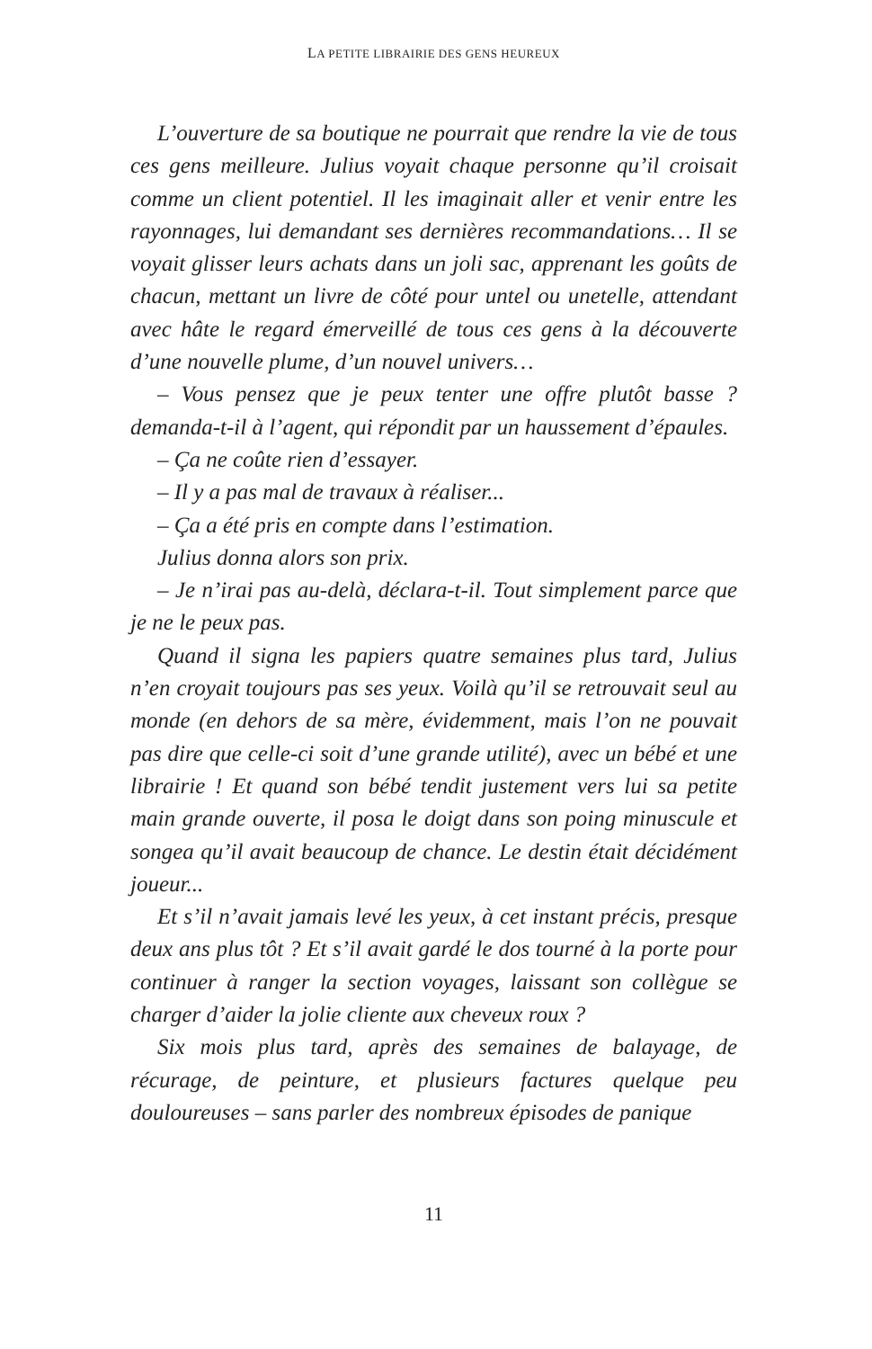LA PETITE LIBRAIRIE DES GENS HEUREUX
L’ouverture de sa boutique ne pourrait que rendre la vie de tous ces gens meilleure. Julius voyait chaque personne qu’il croisait comme un client potentiel. Il les imaginait aller et venir entre les rayonnages, lui demandant ses dernières recommandations… Il se voyait glisser leurs achats dans un joli sac, apprenant les goûts de chacun, mettant un livre de côté pour untel ou unetelle, attendant avec hâte le regard émerveillé de tous ces gens à la découverte d’une nouvelle plume, d’un nouvel univers…
– Vous pensez que je peux tenter une offre plutôt basse ? demanda-t-il à l’agent, qui répondit par un haussement d’épaules.
– Ça ne coûte rien d’essayer.
– Il y a pas mal de travaux à réaliser...
– Ça a été pris en compte dans l’estimation.
Julius donna alors son prix.
– Je n’irai pas au-delà, déclara-t-il. Tout simplement parce que je ne le peux pas.
Quand il signa les papiers quatre semaines plus tard, Julius n’en croyait toujours pas ses yeux. Voilà qu’il se retrouvait seul au monde (en dehors de sa mère, évidemment, mais l’on ne pouvait pas dire que celle-ci soit d’une grande utilité), avec un bébé et une librairie ! Et quand son bébé tendit justement vers lui sa petite main grande ouverte, il posa le doigt dans son poing minuscule et songea qu’il avait beaucoup de chance. Le destin était décidément joueur...
Et s’il n’avait jamais levé les yeux, à cet instant précis, presque deux ans plus tôt ? Et s’il avait gardé le dos tourné à la porte pour continuer à ranger la section voyages, laissant son collègue se charger d’aider la jolie cliente aux cheveux roux ?
Six mois plus tard, après des semaines de balayage, de récurage, de peinture, et plusieurs factures quelque peu douloureuses – sans parler des nombreux épisodes de panique
11